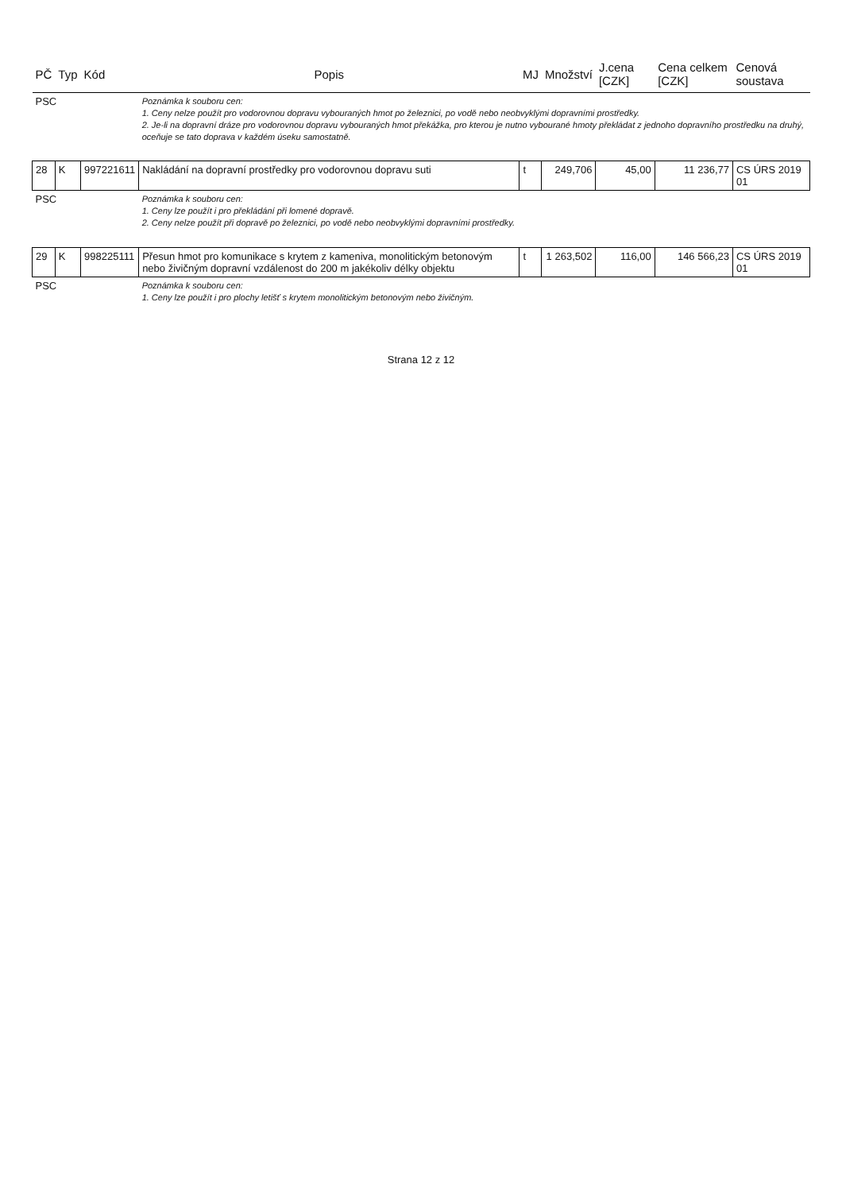| PČ | Typ | Kód | Popis | MJ | Množství | J.cena [CZK] | Cena celkem [CZK] | Cenová soustava |
| --- | --- | --- | --- | --- | --- | --- | --- | --- |
| PSC | | | Poznámka k souboru cen: 1. Ceny nelze použít pro vodorovnou dopravu vybouraných hmot po železnici, po vodě nebo neobvyklými dopravními prostředky. 2. Je-li na dopravní dráze pro vodorovnou dopravu vybouraných hmot překážka, pro kterou je nutno vybourané hmoty překládat z jednoho dopravního prostředku na druhý, oceňuje se tato doprava v každém úseku samostatně. | | | | | |
| 28 | K | 997221611 | Nakládání na dopravní prostředky pro vodorovnou dopravu suti | t | 249,706 | 45,00 | 11 236,77 | CS ÚRS 2019 01 |
| PSC | | | Poznámka k souboru cen: 1. Ceny lze použít i pro překládání při lomené dopravě. 2. Ceny nelze použít při dopravě po železnici, po vodě nebo neobvyklými dopravními prostředky. | | | | | |
| 29 | K | 998225111 | Přesun hmot pro komunikace s krytem z kameniva, monolitickým betonovým nebo živičným dopravní vzdálenost do 200 m jakékoliv délky objektu | t | 1 263,502 | 116,00 | 146 566,23 | CS ÚRS 2019 01 |
| PSC | | | Poznámka k souboru cen: 1. Ceny lze použít i pro plochy letišť s krytem monolitickým betonovým nebo živičným. | | | | | |
Strana 12 z 12